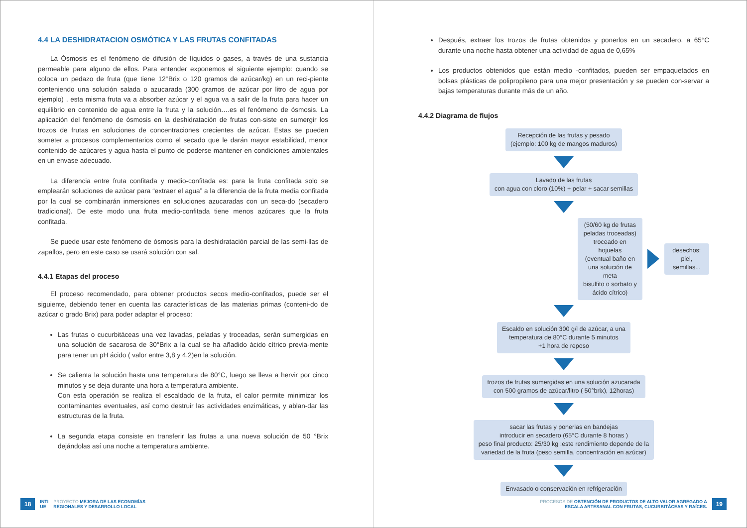4.4 LA DESHIDRATACION OSMÓTICA Y LAS FRUTAS CONFITADAS
La Ósmosis es el fenómeno de difusión de líquidos o gases, a través de una sustancia permeable para alguno de ellos. Para entender exponemos el siguiente ejemplo: cuando se coloca un pedazo de fruta (que tiene 12°Brix o 120 gramos de azúcar/kg) en un reci-piente conteniendo una solución salada o azucarada (300 gramos de azúcar por litro de agua por ejemplo) , esta misma fruta va a absorber azúcar y el agua va a salir de la fruta para hacer un equilibrio en contenido de agua entre la fruta y la solución….es el fenómeno de ósmosis. La aplicación del fenómeno de ósmosis en la deshidratación de frutas con-siste en sumergir los trozos de frutas en soluciones de concentraciones crecientes de azúcar. Estas se pueden someter a procesos complementarios como el secado que le darán mayor estabilidad, menor contenido de azúcares y agua hasta el punto de poderse mantener en condiciones ambientales en un envase adecuado.
La diferencia entre fruta confitada y medio-confitada es: para la fruta confitada solo se emplearán soluciones de azúcar para “extraer el agua” a la diferencia de la fruta media confitada por la cual se combinarán inmersiones en soluciones azucaradas con un seca-do (secadero tradicional). De este modo una fruta medio-confitada tiene menos azúcares que la fruta confitada.
Se puede usar este fenómeno de ósmosis para la deshidratación parcial de las semi-llas de zapallos, pero en este caso se usará solución con sal.
4.4.1 Etapas del proceso
El proceso recomendado, para obtener productos secos medio-confitados, puede ser el siguiente, debiendo tener en cuenta las características de las materias primas (conteni-do de azúcar o grado Brix) para poder adaptar el proceso:
Las frutas o cucurbitáceas una vez lavadas, peladas y troceadas, serán sumergidas en una solución de sacarosa de 30°Brix a la cual se ha añadido ácido cítrico previa-mente para tener un pH ácido ( valor entre 3,8 y 4,2)en la solución.
Se calienta la solución hasta una temperatura de 80°C, luego se lleva a hervir por cinco minutos y se deja durante una hora a temperatura ambiente.
Con esta operación se realiza el escaldado de la fruta, el calor permite minimizar los contaminantes eventuales, así como destruir las actividades enzimáticas, y ablan-dar las estructuras de la fruta.
La segunda etapa consiste en transferir las frutas a una nueva solución de 50 °Brix dejándolas así una noche a temperatura ambiente.
18 INTI
UE PROYECTO MEJORA DE LAS ECONOMÍAS
REGIONALES Y DESARROLLO LOCAL
Después, extraer los trozos de frutas obtenidos y ponerlos en un secadero, a 65°C durante una noche hasta obtener una actividad de agua de 0,65%
Los productos obtenidos que están medio -confitados, pueden ser empaquetados en bolsas plásticas de polipropileno para una mejor presentación y se pueden con-servar a bajas temperaturas durante más de un año.
4.4.2 Diagrama de flujos
Recepción de las frutas y pesado
(ejemplo: 100 kg de mangos maduros)
Lavado de las frutas
con agua con cloro (10%) + pelar + sacar semillas
(50/60 kg de frutas peladas troceadas)
troceado en hojuelas
(eventual baño en una solución de meta
bisulfito o sorbato y ácido cítrico)
desechos: piel, semillas...
Escaldo en solución 300 g/l de azúcar, a una
temperatura de 80°C durante 5 minutos
+1 hora de reposo
trozos de frutas sumergidas en una solución azucarada
con 500 gramos de azúcar/litro ( 50°brix), 12horas)
sacar las frutas y ponerlas en bandejas
introducir en secadero (65°C durante 8 horas )
peso final producto: 25/30 kg :este rendimiento depende de la
variedad de la fruta (peso semilla, concentración en azúcar)
Envasado o conservación en refrigeración
PROCESOS DE OBTENCIÓN DE PRODUCTOS DE ALTO VALOR AGREGADO A
ESCALA ARTESANAL CON FRUTAS, CUCURBITÁCEAS Y RAÍCES. 19